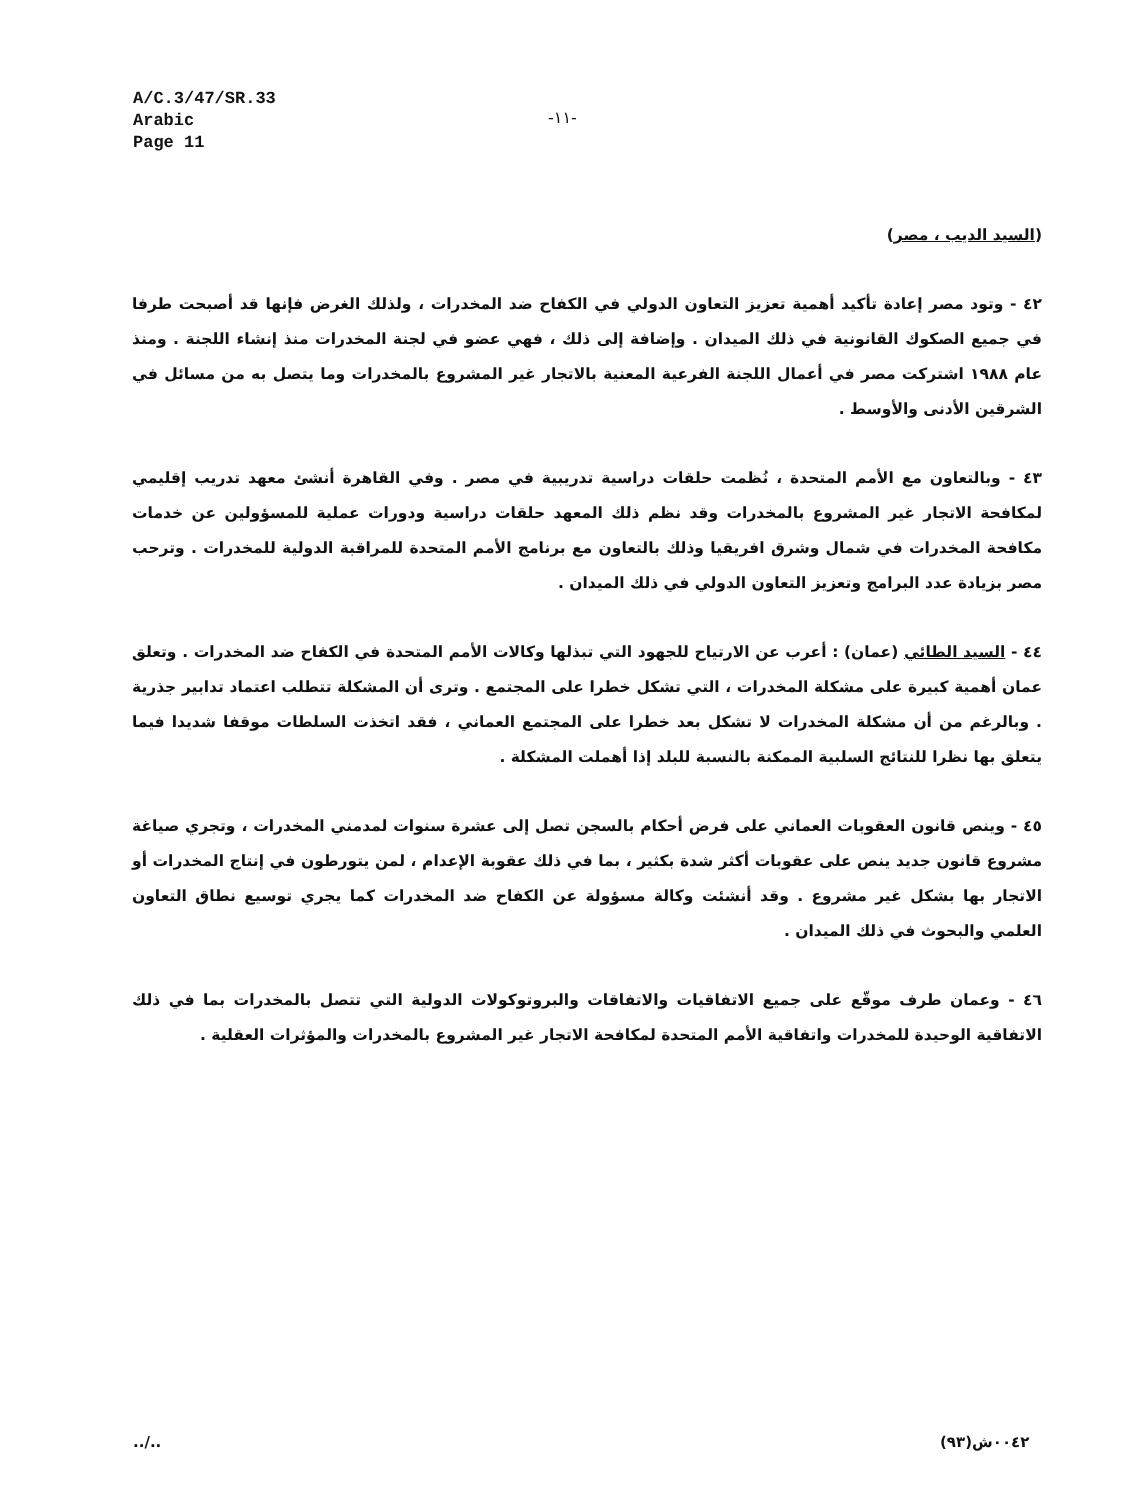A/C.3/47/SR.33
Arabic
Page 11
-١١-
(السيد الديب ، مصر)
٤٢ - وتود مصر إعادة تأكيد أهمية تعزيز التعاون الدولي في الكفاح ضد المخدرات ، ولذلك الغرض فإنها قد أصبحت طرفا في جميع الصكوك القانونية في ذلك الميدان . وإضافة إلى ذلك ، فهي عضو في لجنة المخدرات منذ إنشاء اللجنة . ومنذ عام ١٩٨٨ اشتركت مصر في أعمال اللجنة الفرعية المعنية بالاتجار غير المشروع بالمخدرات وما يتصل به من مسائل في الشرقين الأدنى والأوسط .
٤٣ - وبالتعاون مع الأمم المتحدة ، نُظمت حلقات دراسية تدريبية في مصر . وفي القاهرة أنشئ معهد تدريب إقليمي لمكافحة الاتجار غير المشروع بالمخدرات وقد نظم ذلك المعهد حلقات دراسية ودورات عملية للمسؤولين عن خدمات مكافحة المخدرات في شمال وشرق افريقيا وذلك بالتعاون مع برنامج الأمم المتحدة للمراقبة الدولية للمخدرات . وترحب مصر بزيادة عدد البرامج وتعزيز التعاون الدولي في ذلك الميدان .
٤٤ - السيد الطائي (عمان) : أعرب عن الارتياح للجهود التي تبذلها وكالات الأمم المتحدة في الكفاح ضد المخدرات . وتعلق عمان أهمية كبيرة على مشكلة المخدرات ، التي تشكل خطرا على المجتمع . وترى أن المشكلة تتطلب اعتماد تدابير جذرية . وبالرغم من أن مشكلة المخدرات لا تشكل بعد خطرا على المجتمع العماني ، فقد اتخذت السلطات موقفا شديدا فيما يتعلق بها نظرا للنتائج السلبية الممكنة بالنسبة للبلد إذا أهملت المشكلة .
٤٥ - وينص قانون العقوبات العماني على فرض أحكام بالسجن تصل إلى عشرة سنوات لمدمني المخدرات ، وتجري صياغة مشروع قانون جديد ينص على عقوبات أكثر شدة بكثير ، بما في ذلك عقوبة الإعدام ، لمن يتورطون في إنتاج المخدرات أو الاتجار بها بشكل غير مشروع . وقد أنشئت وكالة مسؤولة عن الكفاح ضد المخدرات كما يجري توسيع نطاق التعاون العلمي والبحوث في ذلك الميدان .
٤٦ - وعمان طرف موقّع على جميع الاتفاقيات والاتفاقات والبروتوكولات الدولية التي تتصل بالمخدرات بما في ذلك الاتفاقية الوحيدة للمخدرات واتفاقية الأمم المتحدة لمكافحة الاتجار غير المشروع بالمخدرات والمؤثرات العقلية .
../.. ٠٠٤٢ش(٩٣)